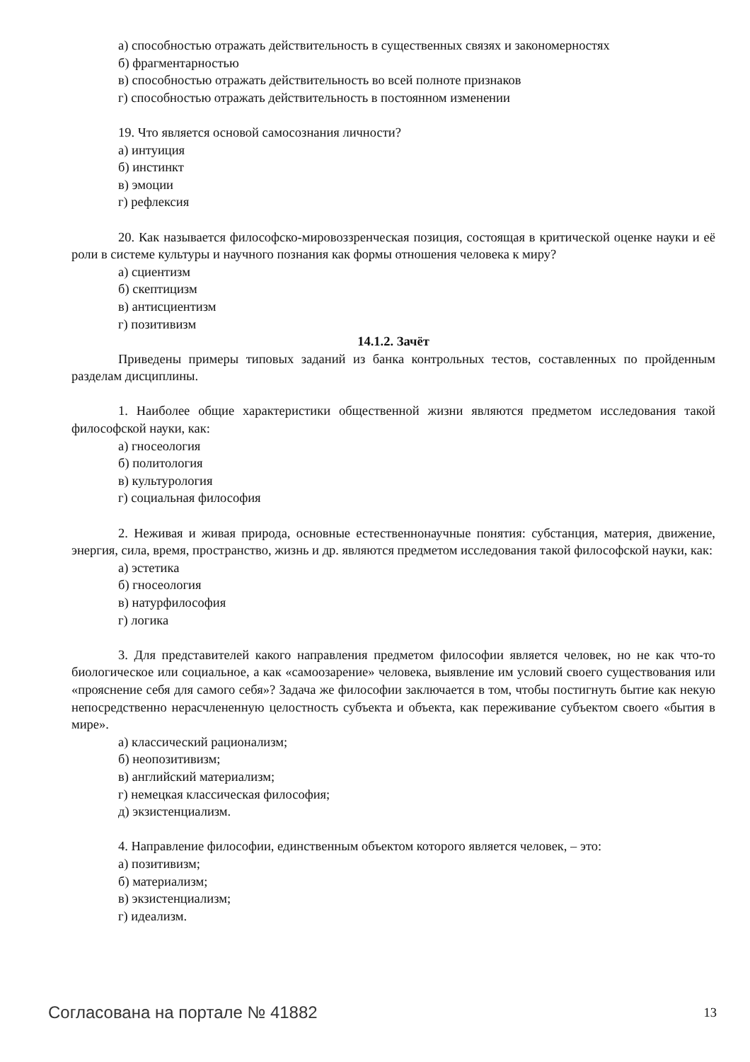а) способностью отражать действительность в существенных связях и закономерностях
б) фрагментарностью
в) способностью отражать действительность во всей полноте признаков
г) способностью отражать действительность в постоянном изменении
19. Что является основой самосознания личности?
а) интуиция
б) инстинкт
в) эмоции
г) рефлексия
20. Как называется философско-мировоззренческая позиция, состоящая в критической оценке науки и её роли в системе культуры и научного познания как формы отношения человека к миру?
а) сциентизм
б) скептицизм
в) антисциентизм
г) позитивизм
14.1.2. Зачёт
Приведены примеры типовых заданий из банка контрольных тестов, составленных по пройденным разделам дисциплины.
1. Наиболее общие характеристики общественной жизни являются предметом исследования такой философской науки, как:
а) гносеология
б) политология
в) культурология
г) социальная философия
2. Неживая и живая природа, основные естественнонаучные понятия: субстанция, материя, движение, энергия, сила, время, пространство, жизнь и др. являются предметом исследования такой философской науки, как:
а) эстетика
б) гносеология
в) натурфилософия
г) логика
3. Для представителей какого направления предметом философии является человек, но не как что-то биологическое или социальное, а как «самоозарение» человека, выявление им условий своего существования или «прояснение себя для самого себя»? Задача же философии заключается в том, чтобы постигнуть бытие как некую непосредственно нерасчлененную целостность субъекта и объекта, как переживание субъектом своего «бытия в мире».
а) классический рационализм;
б) неопозитивизм;
в) английский материализм;
г) немецкая классическая философия;
д) экзистенциализм.
4. Направление философии, единственным объектом которого является человек, – это:
а) позитивизм;
б) материализм;
в) экзистенциализм;
г) идеализм.
Согласована на портале № 41882 13